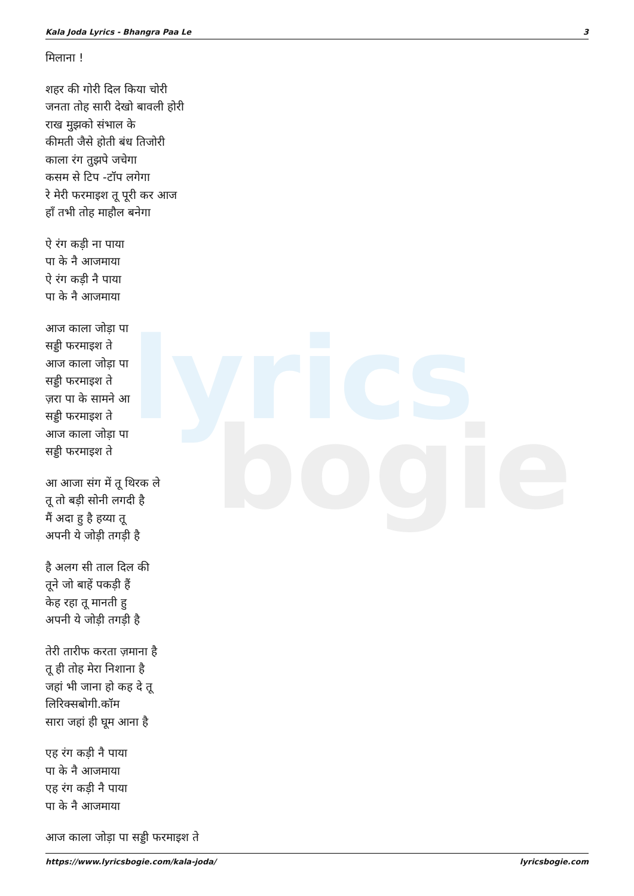lyrics
bogie
Kala Joda Lyrics - Bhangra Paa Le 3
मिलाना !
शहर की गोरी दिल किया चोरी
जनता तोह सारी देखो बावली होरी
राख मुझको संभाल के
कीमती जैसे होती बंध तिजोरी
काला रंग तुझपे जचेगा
कसम से टिप -टॉप लगेगा
रे मेरी फरमाइश तू पूरी कर आज
हाँ तभी तोह माहौल बनेगा
ऐ रंग कड़ी ना पाया
पा के नै आजमाया
ऐ रंग कड़ी नै पाया
पा के नै आजमाया
आज काला जोड़ा पा
सड्डी फरमाइश ते
आज काला जोड़ा पा
सड्डी फरमाइश ते
ज़रा पा के सामने आ
सड्डी फरमाइश ते
आज काला जोड़ा पा
सड्डी फरमाइश ते
आ आजा संग में तू थिरक ले
तू तो बड़ी सोनी लगदी है
मैं अदा हु है हय्या तू
अपनी ये जोड़ी तगड़ी है
है अलग सी ताल दिल की
तूने जो बाहें पकड़ी हैं
केह रहा तू मानती हु
अपनी ये जोड़ी तगड़ी है
तेरी तारीफ करता ज़माना है
तू ही तोह मेरा निशाना है
जहां भी जाना हो कह दे तू
लिरिक्सबोगी.कॉम
सारा जहां ही घूम आना है
एह रंग कड़ी नै पाया
पा के नै आजमाया
एह रंग कड़ी नै पाया
पा के नै आजमाया
आज काला जोड़ा पा सड्डी फरमाइश ते
https://www.lyricsbogie.com/kala-joda/ lyricsbogie.com